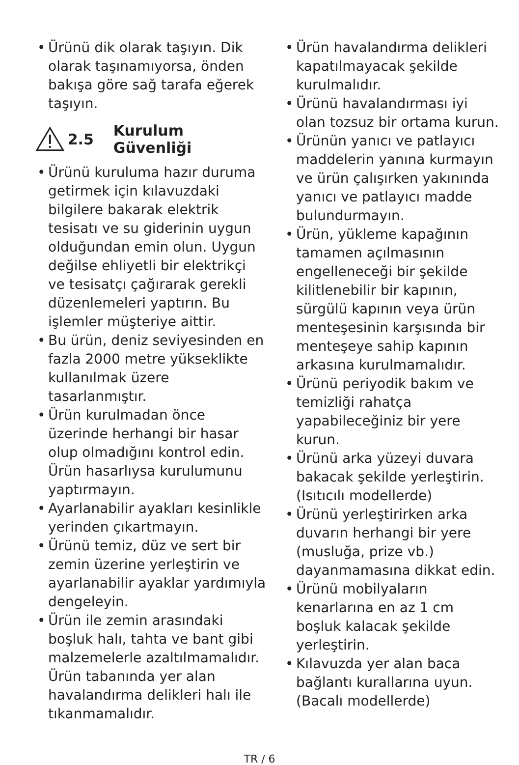• Ürünü dik olarak taşıyın. Dik olarak taşınamıyorsa, önden bakışa göre sağ tarafa eğerek taşıyın.
2.5 Kurulum Güvenliği
• Ürünü kuruluma hazır duruma getirmek için kılavuzdaki bilgilere bakarak elektrik tesisatı ve su giderinin uygun olduğundan emin olun. Uygun değilse ehliyetli bir elektrikçi ve tesisatçı çağırarak gerekli düzenlemeleri yaptırın. Bu işlemler müşteriye aittir.
• Bu ürün, deniz seviyesinden en fazla 2000 metre yükseklikte kullanılmak üzere tasarlanmıştır.
• Ürün kurulmadan önce üzerinde herhangi bir hasar olup olmadığını kontrol edin. Ürün hasarlıysa kurulumunu yaptırmayın.
• Ayarlanabilir ayakları kesinlikle yerinden çıkartmayın.
• Ürünü temiz, düz ve sert bir zemin üzerine yerleştirin ve ayarlanabilir ayaklar yardımıyla dengeleyin.
• Ürün ile zemin arasındaki boşluk halı, tahta ve bant gibi malzemelerle azaltılmamalıdır. Ürün tabanında yer alan havalandırma delikleri halı ile tıkanmamalıdır.
• Ürün havalandırma delikleri kapatılmayacak şekilde kurulmalıdır.
• Ürünü havalandırması iyi olan tozsuz bir ortama kurun.
• Ürünün yanıcı ve patlayıcı maddelerin yanına kurmayın ve ürün çalışırken yakınında yanıcı ve patlayıcı madde bulundurmayın.
• Ürün, yükleme kapağının tamamen açılmasının engelleneceği bir şekilde kilitlenebilir bir kapının, sürgülü kapının veya ürün menteşesinin karşısında bir menteşeye sahip kapının arkasına kurulmamalıdır.
• Ürünü periyodik bakım ve temizliği rahatça yapabileceğiniz bir yere kurun.
• Ürünü arka yüzeyi duvara bakacak şekilde yerleştirin. (Isıtıcılı modellerde)
• Ürünü yerleştirirken arka duvarın herhangi bir yere (musluğa, prize vb.) dayanmamasına dikkat edin.
• Ürünü mobilyaların kenarlarına en az 1 cm boşluk kalacak şekilde yerleştirin.
• Kılavuzda yer alan baca bağlantı kurallarına uyun. (Bacalı modellerde)
TR / 6